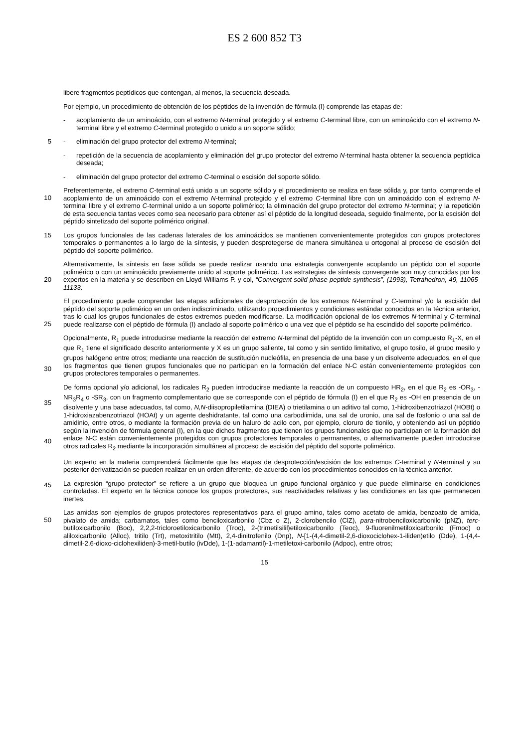ES 2 600 852 T3
libere fragmentos peptídicos que contengan, al menos, la secuencia deseada.
Por ejemplo, un procedimiento de obtención de los péptidos de la invención de fórmula (I) comprende las etapas de:
- acoplamiento de un aminoácido, con el extremo N-terminal protegido y el extremo C-terminal libre, con un aminoácido con el extremo N-terminal libre y el extremo C-terminal protegido o unido a un soporte sólido;
5 - eliminación del grupo protector del extremo N-terminal;
- repetición de la secuencia de acoplamiento y eliminación del grupo protector del extremo N-terminal hasta obtener la secuencia peptídica deseada;
- eliminación del grupo protector del extremo C-terminal o escisión del soporte sólido.
Preferentemente, el extremo C-terminal está unido a un soporte sólido y el procedimiento se realiza en fase sólida y,
10
por tanto, comprende el acoplamiento de un aminoácido con el extremo N-terminal protegido y el extremo C-terminal libre con un aminoácido con el extremo N-terminal libre y el extremo C-terminal unido a un soporte polimérico; la eliminación del grupo protector del extremo N-terminal; y la repetición de esta secuencia tantas veces como sea necesario para obtener así el péptido de la longitud deseada, seguido finalmente, por la escisión del péptido sintetizado del soporte polimérico original.
15 Los grupos funcionales de las cadenas laterales de los aminoácidos se mantienen convenientemente protegidos con grupos protectores temporales o permanentes a lo largo de la síntesis, y pueden desprotegerse de manera simultánea u ortogonal al proceso de escisión del péptido del soporte polimérico.
Alternativamente, la síntesis en fase sólida se puede realizar usando una estrategia convergente acoplando un péptido con el soporte polimérico o con un aminoácido previamente unido al soporte polimérico. Las estrategias de
20
síntesis convergente son muy conocidas por los expertos en la materia y se describen en Lloyd-Williams P. y col, “Convergent solid-phase peptide synthesis”, (1993), Tetrahedron, 49, 11065-11133.
El procedimiento puede comprender las etapas adicionales de desprotección de los extremos N-terminal y C-terminal y/o la escisión del péptido del soporte polimérico en un orden indiscriminado, utilizando procedimientos y condiciones estándar conocidos en la técnica anterior, tras lo cual los grupos funcionales de estos extremos pueden
25
modificarse. La modificación opcional de los extremos N-terminal y C-terminal puede realizarse con el péptido de fórmula (I) anclado al soporte polimérico o una vez que el péptido se ha escindido del soporte polimérico.
Opcionalmente, R<sub>1</sub> puede introducirse mediante la reacción del extremo N-terminal del péptido de la invención con un compuesto R<sub>1</sub>-X, en el que R<sub>1</sub> tiene el significado descrito anteriormente y X es un grupo saliente, tal como y sin sentido limitativo, el grupo tosilo, el grupo mesilo y grupos halógeno entre otros; mediante una reacción de
30
sustitución nucleófila, en presencia de una base y un disolvente adecuados, en el que los fragmentos que tienen grupos funcionales que no participan en la formación del enlace N-C están convenientemente protegidos con grupos protectores temporales o permanentes.
De forma opcional y/o adicional, los radicales R<sub>2</sub> pueden introducirse mediante la reacción de un compuesto HR<sub>2</sub>, en el que R<sub>2</sub> es -OR<sub>3</sub>, -NR<sub>3</sub>R<sub>4</sub> o -SR<sub>3</sub>, con un fragmento complementario que se corresponde con el péptido de fórmula
35
(I) en el que R<sub>2</sub> es -OH en presencia de un disolvente y una base adecuados, tal como, N,N-diisopropiletilamina (DIEA) o trietilamina o un aditivo tal como, 1-hidroxibenzotriazol (HOBt) o 1-hidroxiazabenzotriazol (HOAt) y un agente deshidratante, tal como una carbodiimida, una sal de uronio, una sal de fosfonio o una sal de amidinio, entre otros, o mediante la formación previa de un haluro de acilo con, por ejemplo, cloruro de tionilo, y obteniendo así un péptido según la invención de fórmula general (I), en la que dichos fragmentos que tienen los grupos funcionales que
40
no participan en la formación del enlace N-C están convenientemente protegidos con grupos protectores temporales o permanentes, o alternativamente pueden introducirse otros radicales R<sub>2</sub> mediante la incorporación simultánea al proceso de escisión del péptido del soporte polimérico.
Un experto en la materia comprenderá fácilmente que las etapas de desprotección/escisión de los extremos C-terminal y N-terminal y su posterior derivatización se pueden realizar en un orden diferente, de acuerdo con los
45
procedimientos conocidos en la técnica anterior.
La expresión “grupo protector” se refiere a un grupo que bloquea un grupo funcional orgánico y que puede eliminarse en condiciones controladas. El experto en la técnica conoce los grupos protectores, sus reactividades relativas y las condiciones en las que permanecen inertes.
Las amidas son ejemplos de grupos protectores representativos para el grupo amino, tales como acetato de amida,
50
benzoato de amida, pivalato de amida; carbamatos, tales como benciloxicarbonilo (Cbz o Z), 2-clorobencilo (ClZ), para-nitrobenciloxicarbonilo (pNZ), terc-butiloxicarbonilo (Boc), 2,2,2-tricloroetiloxicarbonilo (Troc), 2-(trimetilsilil)etiloxicarbonilo (Teoc), 9-fluorenilmetiloxicarbonilo (Fmoc) o aliloxicarbonilo (Alloc), tritilo (Trt), metoxitritilo (Mtt), 2,4-dinitrofenilo (Dnp), N-[1-(4,4-dimetil-2,6-dioxociclohex-1-iliden)etilo (Dde), 1-(4,4-dimetil-2,6-dioxo-ciclohexiliden)-3-metil-butilo (ivDde), 1-(1-adamantil)-1-metiletoxi-carbonilo (Adpoc), entre otros;
15